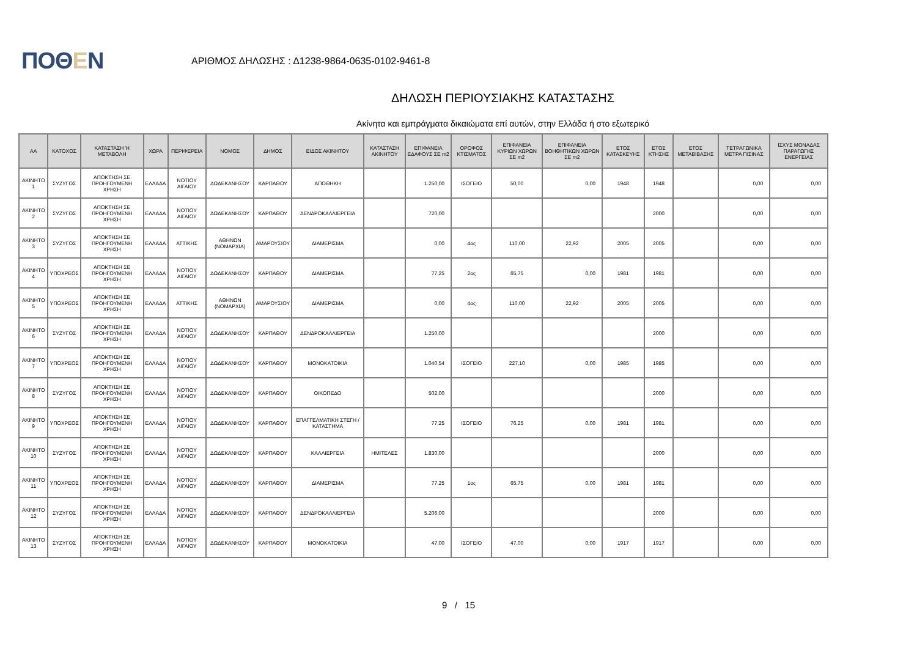ΠΟΘΕΝ
ΑΡΙΘΜΟΣ ΔΗΛΩΣΗΣ : Δ1238-9864-0635-0102-9461-8
ΔΗΛΩΣΗ ΠΕΡΙΟΥΣΙΑΚΗΣ ΚΑΤΑΣΤΑΣΗΣ
Ακίνητα και εμπράγματα δικαιώματα επί αυτών, στην Ελλάδα ή στο εξωτερικό
| ΑΑ | ΚΑΤΟΧΟΣ | ΚΑΤΑΣΤΑΣΗ Ή ΜΕΤΑΒΟΛΗ | ΧΩΡΑ | ΠΕΡΙΦΕΡΕΙΑ | ΝΟΜΟΣ | ΔΗΜΟΣ | ΕΙΔΟΣ ΑΚΙΝΗΤΟΥ | ΚΑΤΑΣΤΑΣΗ ΑΚΙΝΗΤΟΥ | ΕΠΙΦΑΝΕΙΑ ΕΔΑΦΟΥΣ ΣΕ m2 | ΟΡΟΦΟΣ ΚΤΙΣΜΑΤΟΣ | ΕΠΙΦΑΝΕΙΑ ΚΥΡΙΩΝ ΧΩΡΩΝ ΣΕ m2 | ΕΠΙΦΑΝΕΙΑ ΒΟΗΘΗΤΙΚΩΝ ΧΩΡΩΝ ΣΕ m2 | ΕΤΟΣ ΚΑΤΑΣΚΕΥΗΣ | ΕΤΟΣ ΚΤΗΣΗΣ | ΕΤΟΣ ΜΕΤΑΒΙΒΑΣΗΣ | ΤΕΤΡΑΓΩΝΙΚΑ ΜΕΤΡΑ ΠΙΣΙΝΑΣ | ΙΣΧΥΣ ΜΟΝΑΔΑΣ ΠΑΡΑΓΩΓΗΣ ΕΝΕΡΓΕΙΑΣ |
| --- | --- | --- | --- | --- | --- | --- | --- | --- | --- | --- | --- | --- | --- | --- | --- | --- | --- |
| ΑΚΙΝΗΤΟ 1 | ΣΥΖΥΓΟΣ | ΑΠΟΚΤΗΣΗ ΣΕ ΠΡΟΗΓΟΥΜΕΝΗ ΧΡΗΣΗ | ΕΛΛΑΔΑ | ΝΟΤΙΟΥ ΑΙΓΑΙΟΥ | ΔΩΔΕΚΑΝΗΣΟΥ | ΚΑΡΠΑΘΟΥ | ΑΠΟΘΗΚΗ | | 1.250,00 | ΙΣΟΓΕΙΟ | 50,00 | 0,00 | 1948 | 1948 | | 0,00 | 0,00 |
| ΑΚΙΝΗΤΟ 2 | ΣΥΖΥΓΟΣ | ΑΠΟΚΤΗΣΗ ΣΕ ΠΡΟΗΓΟΥΜΕΝΗ ΧΡΗΣΗ | ΕΛΛΑΔΑ | ΝΟΤΙΟΥ ΑΙΓΑΙΟΥ | ΔΩΔΕΚΑΝΗΣΟΥ | ΚΑΡΠΑΘΟΥ | ΔΕΝΔΡΟΚΑΛΛΙΕΡΓΕΙΑ | | 720,00 | | | | | 2000 | | 0,00 | 0,00 |
| ΑΚΙΝΗΤΟ 3 | ΣΥΖΥΓΟΣ | ΑΠΟΚΤΗΣΗ ΣΕ ΠΡΟΗΓΟΥΜΕΝΗ ΧΡΗΣΗ | ΕΛΛΑΔΑ | ΑΤΤΙΚΗΣ | ΑΘΗΝΩΝ (ΝΟΜΑΡΧΙΑ) | ΑΜΑΡΟΥΣΙΟΥ | ΔΙΑΜΕΡΙΣΜΑ | | 0,00 | 4ος | 110,00 | 22,92 | 2005 | 2005 | | 0,00 | 0,00 |
| ΑΚΙΝΗΤΟ 4 | ΥΠΟΧΡΕΟΣ | ΑΠΟΚΤΗΣΗ ΣΕ ΠΡΟΗΓΟΥΜΕΝΗ ΧΡΗΣΗ | ΕΛΛΑΔΑ | ΝΟΤΙΟΥ ΑΙΓΑΙΟΥ | ΔΩΔΕΚΑΝΗΣΟΥ | ΚΑΡΠΑΘΟΥ | ΔΙΑΜΕΡΙΣΜΑ | | 77,25 | 2ος | 65,75 | 0,00 | 1981 | 1981 | | 0,00 | 0,00 |
| ΑΚΙΝΗΤΟ 5 | ΥΠΟΧΡΕΟΣ | ΑΠΟΚΤΗΣΗ ΣΕ ΠΡΟΗΓΟΥΜΕΝΗ ΧΡΗΣΗ | ΕΛΛΑΔΑ | ΑΤΤΙΚΗΣ | ΑΘΗΝΩΝ (ΝΟΜΑΡΧΙΑ) | ΑΜΑΡΟΥΣΙΟΥ | ΔΙΑΜΕΡΙΣΜΑ | | 0,00 | 4ος | 110,00 | 22,92 | 2005 | 2005 | | 0,00 | 0,00 |
| ΑΚΙΝΗΤΟ 6 | ΣΥΖΥΓΟΣ | ΑΠΟΚΤΗΣΗ ΣΕ ΠΡΟΗΓΟΥΜΕΝΗ ΧΡΗΣΗ | ΕΛΛΑΔΑ | ΝΟΤΙΟΥ ΑΙΓΑΙΟΥ | ΔΩΔΕΚΑΝΗΣΟΥ | ΚΑΡΠΑΘΟΥ | ΔΕΝΔΡΟΚΑΛΛΙΕΡΓΕΙΑ | | 1.250,00 | | | | | 2000 | | 0,00 | 0,00 |
| ΑΚΙΝΗΤΟ 7 | ΥΠΟΧΡΕΟΣ | ΑΠΟΚΤΗΣΗ ΣΕ ΠΡΟΗΓΟΥΜΕΝΗ ΧΡΗΣΗ | ΕΛΛΑΔΑ | ΝΟΤΙΟΥ ΑΙΓΑΙΟΥ | ΔΩΔΕΚΑΝΗΣΟΥ | ΚΑΡΠΑΘΟΥ | ΜΟΝΟΚΑΤΟΙΚΙΑ | | 1.040,54 | ΙΣΟΓΕΙΟ | 227,10 | 0,00 | 1985 | 1985 | | 0,00 | 0,00 |
| ΑΚΙΝΗΤΟ 8 | ΣΥΖΥΓΟΣ | ΑΠΟΚΤΗΣΗ ΣΕ ΠΡΟΗΓΟΥΜΕΝΗ ΧΡΗΣΗ | ΕΛΛΑΔΑ | ΝΟΤΙΟΥ ΑΙΓΑΙΟΥ | ΔΩΔΕΚΑΝΗΣΟΥ | ΚΑΡΠΑΘΟΥ | ΟΙΚΟΠΕΔΟ | | 502,00 | | | | | 2000 | | 0,00 | 0,00 |
| ΑΚΙΝΗΤΟ 9 | ΥΠΟΧΡΕΟΣ | ΑΠΟΚΤΗΣΗ ΣΕ ΠΡΟΗΓΟΥΜΕΝΗ ΧΡΗΣΗ | ΕΛΛΑΔΑ | ΝΟΤΙΟΥ ΑΙΓΑΙΟΥ | ΔΩΔΕΚΑΝΗΣΟΥ | ΚΑΡΠΑΘΟΥ | ΕΠΑΓΓΕΛΜΑΤΙΚΗ ΣΤΕΓΗ / ΚΑΤΑΣΤΗΜΑ | | 77,25 | ΙΣΟΓΕΙΟ | 76,25 | 0,00 | 1981 | 1981 | | 0,00 | 0,00 |
| ΑΚΙΝΗΤΟ 10 | ΣΥΖΥΓΟΣ | ΑΠΟΚΤΗΣΗ ΣΕ ΠΡΟΗΓΟΥΜΕΝΗ ΧΡΗΣΗ | ΕΛΛΑΔΑ | ΝΟΤΙΟΥ ΑΙΓΑΙΟΥ | ΔΩΔΕΚΑΝΗΣΟΥ | ΚΑΡΠΑΘΟΥ | ΚΑΛΛΙΕΡΓΕΙΑ | ΗΜΙΤΕΛΕΣ | 1.830,00 | | | | | 2000 | | 0,00 | 0,00 |
| ΑΚΙΝΗΤΟ 11 | ΥΠΟΧΡΕΟΣ | ΑΠΟΚΤΗΣΗ ΣΕ ΠΡΟΗΓΟΥΜΕΝΗ ΧΡΗΣΗ | ΕΛΛΑΔΑ | ΝΟΤΙΟΥ ΑΙΓΑΙΟΥ | ΔΩΔΕΚΑΝΗΣΟΥ | ΚΑΡΠΑΘΟΥ | ΔΙΑΜΕΡΙΣΜΑ | | 77,25 | 1ος | 65,75 | 0,00 | 1981 | 1981 | | 0,00 | 0,00 |
| ΑΚΙΝΗΤΟ 12 | ΣΥΖΥΓΟΣ | ΑΠΟΚΤΗΣΗ ΣΕ ΠΡΟΗΓΟΥΜΕΝΗ ΧΡΗΣΗ | ΕΛΛΑΔΑ | ΝΟΤΙΟΥ ΑΙΓΑΙΟΥ | ΔΩΔΕΚΑΝΗΣΟΥ | ΚΑΡΠΑΘΟΥ | ΔΕΝΔΡΟΚΑΛΛΙΕΡΓΕΙΑ | | 5.206,00 | | | | | 2000 | | 0,00 | 0,00 |
| ΑΚΙΝΗΤΟ 13 | ΣΥΖΥΓΟΣ | ΑΠΟΚΤΗΣΗ ΣΕ ΠΡΟΗΓΟΥΜΕΝΗ ΧΡΗΣΗ | ΕΛΛΑΔΑ | ΝΟΤΙΟΥ ΑΙΓΑΙΟΥ | ΔΩΔΕΚΑΝΗΣΟΥ | ΚΑΡΠΑΘΟΥ | ΜΟΝΟΚΑΤΟΙΚΙΑ | | 47,00 | ΙΣΟΓΕΙΟ | 47,00 | 0,00 | 1917 | 1917 | | 0,00 | 0,00 |
9 / 15